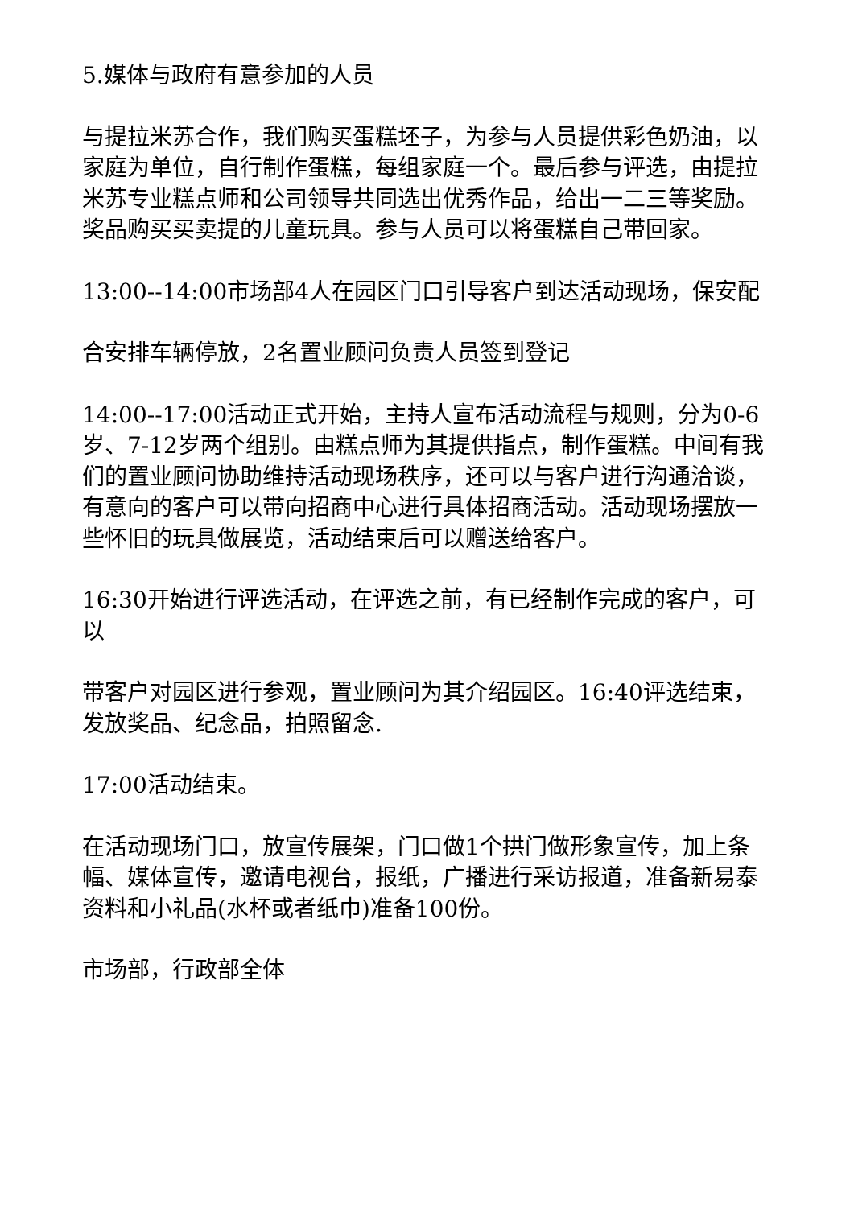5.媒体与政府有意参加的人员
与提拉米苏合作，我们购买蛋糕坯子，为参与人员提供彩色奶油，以家庭为单位，自行制作蛋糕，每组家庭一个。最后参与评选，由提拉米苏专业糕点师和公司领导共同选出优秀作品，给出一二三等奖励。奖品购买买卖提的儿童玩具。参与人员可以将蛋糕自己带回家。
13:00--14:00市场部4人在园区门口引导客户到达活动现场，保安配
合安排车辆停放，2名置业顾问负责人员签到登记
14:00--17:00活动正式开始，主持人宣布活动流程与规则，分为0-6岁、7-12岁两个组别。由糕点师为其提供指点，制作蛋糕。中间有我们的置业顾问协助维持活动现场秩序，还可以与客户进行沟通洽谈，有意向的客户可以带向招商中心进行具体招商活动。活动现场摆放一些怀旧的玩具做展览，活动结束后可以赠送给客户。
16:30开始进行评选活动，在评选之前，有已经制作完成的客户，可以
带客户对园区进行参观，置业顾问为其介绍园区。16:40评选结束，发放奖品、纪念品，拍照留念.
17:00活动结束。
在活动现场门口，放宣传展架，门口做1个拱门做形象宣传，加上条幅、媒体宣传，邀请电视台，报纸，广播进行采访报道，准备新易泰资料和小礼品(水杯或者纸巾)准备100份。
市场部，行政部全体